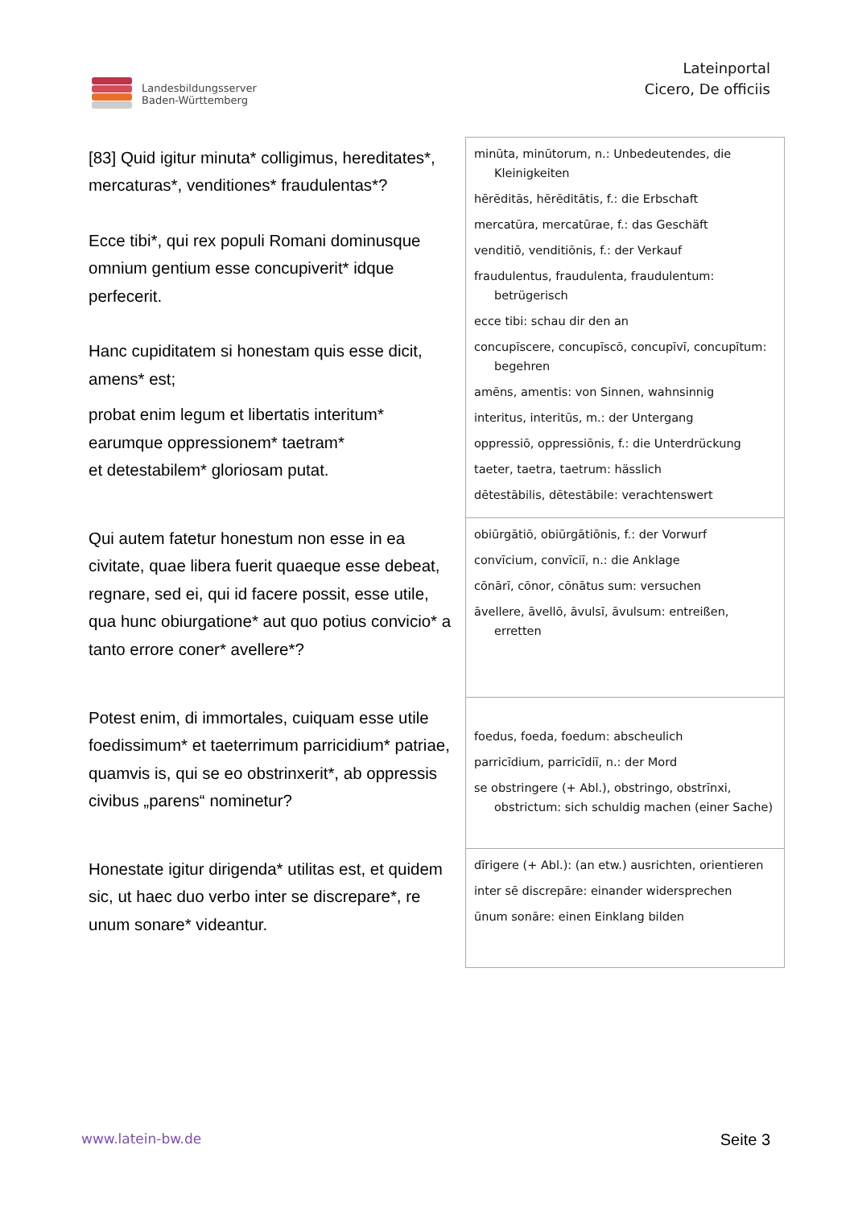Landesbildungsserver
Baden-Württemberg
Lateinportal
Cicero, De officiis
| [83] Quid igitur minuta* colligimus, hereditates*, mercaturas*, venditiones* fraudulentas*? Ecce tibi*, qui rex populi Romani dominusque omnium gentium esse concupiverit* idque perfecerit. Hanc cupiditatem si honestam quis esse dicit, amens* est; probat enim legum et libertatis interitum* earumque oppressionem* taetram* et detestabilem* gloriosam putat. | minūta, minūtorum, n.: Unbedeutendes, die Kleinigkeiten hērēditās, hērēditātis, f.: die Erbschaft mercatūra, mercatūrae, f.: das Geschäft venditiō, venditiōnis, f.: der Verkauf fraudulentus, fraudulenta, fraudulentum: betrügerisch ecce tibi: schau dir den an concupīscere, concupīscō, concupīvī, concupītum: begehren amēns, amentis: von Sinnen, wahnsinnig interitus, interitūs, m.: der Untergang oppressiō, oppressiōnis, f.: die Unterdrückung taeter, taetra, taetrum: hässlich dētestābilis, dētestābile: verachtenswert |
| Qui autem fatetur honestum non esse in ea civitate, quae libera fuerit quaeque esse debeat, regnare, sed ei, qui id facere possit, esse utile, qua hunc obiurgatione* aut quo potius convicio* a tanto errore coner* avellere*? | obiūrgātiō, obiūrgātiōnis, f.: der Vorwurf convīcium, convīciī, n.: die Anklage cōnārī, cōnor, cōnātus sum: versuchen āvellere, āvellō, āvulsī, āvulsum: entreißen, erretten |
| Potest enim, di immortales, cuiquam esse utile foedissimum* et taeterrimum parricidium* patriae, quamvis is, qui se eo obstrinxerit*, ab oppressis civibus „parens“ nominetur? | foedus, foeda, foedum: abscheulich parricīdium, parricīdiī, n.: der Mord se obstringere (+ Abl.), obstringo, obstrīnxi, obstrictum: sich schuldig machen (einer Sache) |
| Honestate igitur dirigenda* utilitas est, et quidem sic, ut haec duo verbo inter se discrepare*, re unum sonare* videantur. | dīrigere (+ Abl.): (an etw.) ausrichten, orientieren inter sē discrepāre: einander widersprechen ūnum sonāre: einen Einklang bilden |
www.latein-bw.de Seite 3